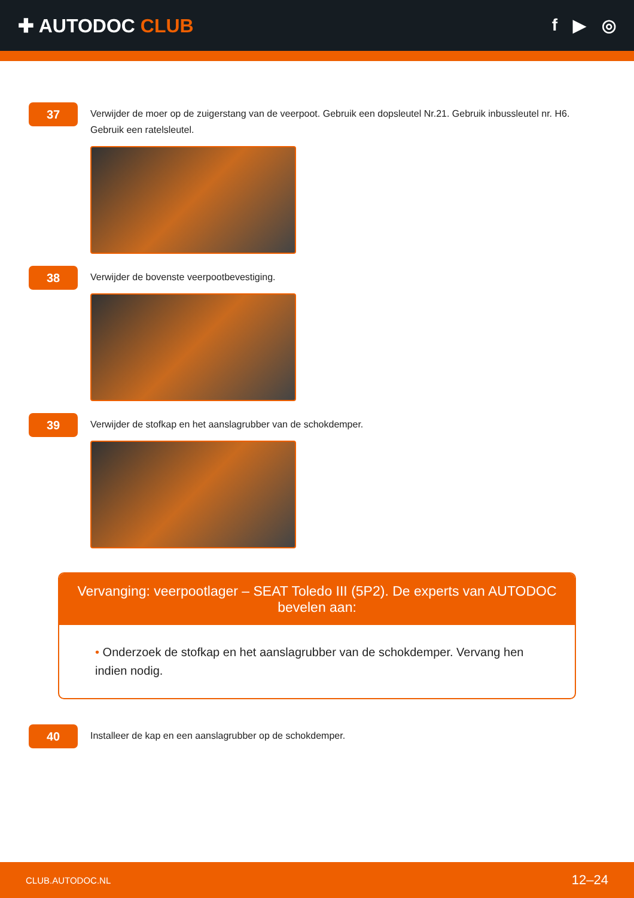✚ AUTODOC CLUB f ▶ ◎
37
Verwijder de moer op de zuigerstang van de veerpoot. Gebruik een dopsleutel Nr.21. Gebruik inbussleutel nr. H6. Gebruik een ratelsleutel.
38
Verwijder de bovenste veerpootbevestiging.
39
Verwijder de stofkap en het aanslagrubber van de schokdemper.
Vervanging: veerpootlager – SEAT Toledo III (5P2). De experts van AUTODOC bevelen aan:
• Onderzoek de stofkap en het aanslagrubber van de schokdemper. Vervang hen indien nodig.
40
Installeer de kap en een aanslagrubber op de schokdemper.
CLUB.AUTODOC.NL 12–24